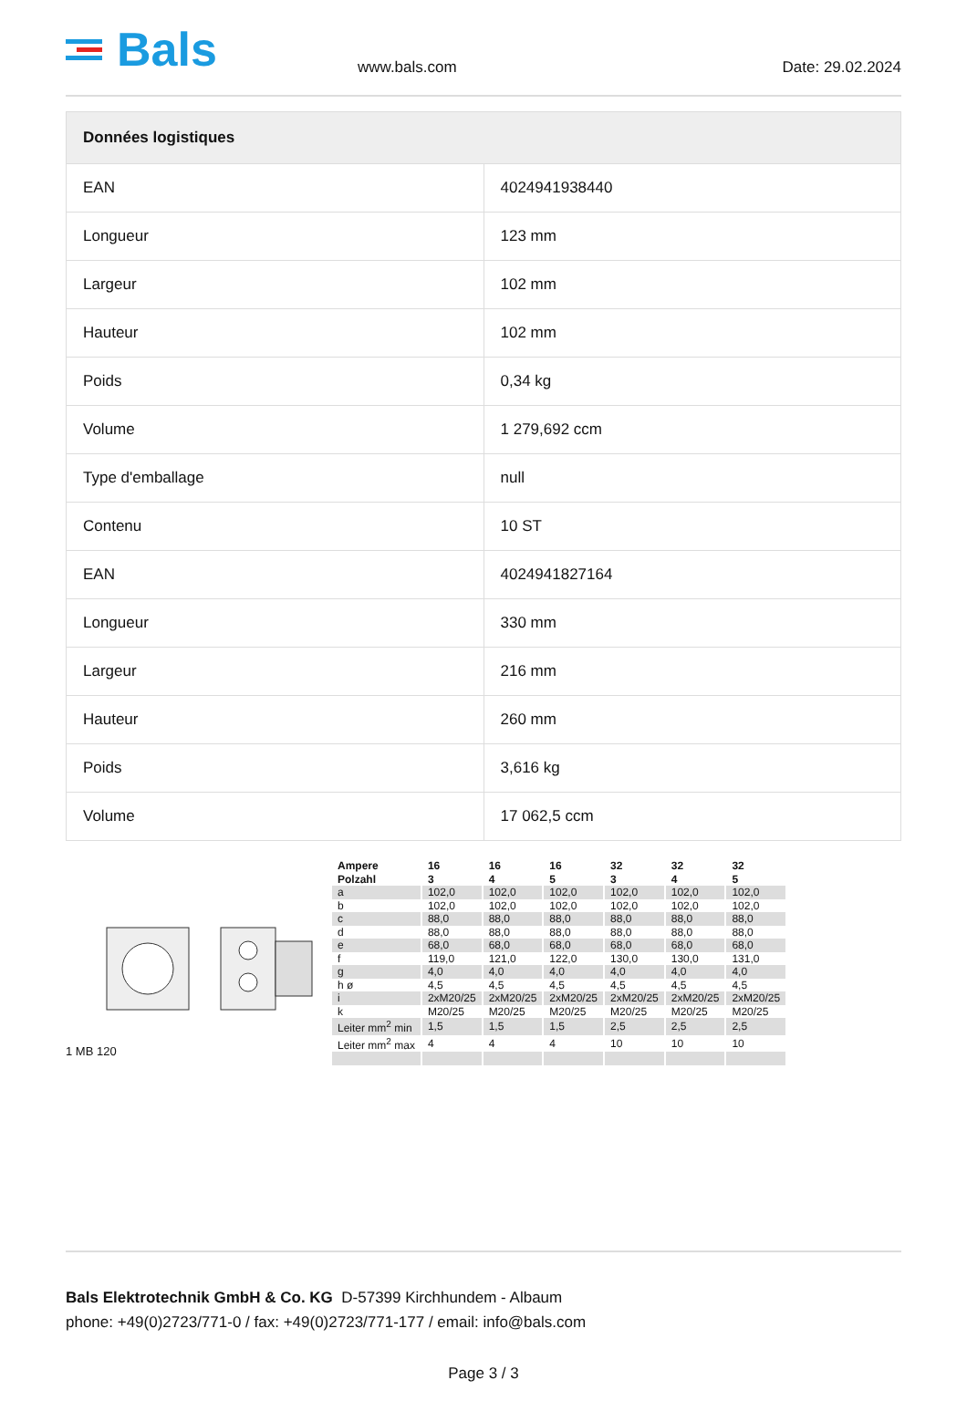Bals
www.bals.com
Date: 29.02.2024
| Données logistiques | |
| --- | --- |
| EAN | 4024941938440 |
| Longueur | 123 mm |
| Largeur | 102 mm |
| Hauteur | 102 mm |
| Poids | 0,34 kg |
| Volume | 1 279,692 ccm |
| Type d'emballage | null |
| Contenu | 10 ST |
| EAN | 4024941827164 |
| Longueur | 330 mm |
| Largeur | 216 mm |
| Hauteur | 260 mm |
| Poids | 3,616 kg |
| Volume | 17 062,5 ccm |
1 MB 120
| Ampere Polzahl | 16 3 | 16 4 | 16 5 | 32 3 | 32 4 | 32 5 |
| a | 102,0 | 102,0 | 102,0 | 102,0 | 102,0 | 102,0 |
| b | 102,0 | 102,0 | 102,0 | 102,0 | 102,0 | 102,0 |
| c | 88,0 | 88,0 | 88,0 | 88,0 | 88,0 | 88,0 |
| d | 88,0 | 88,0 | 88,0 | 88,0 | 88,0 | 88,0 |
| e | 68,0 | 68,0 | 68,0 | 68,0 | 68,0 | 68,0 |
| f | 119,0 | 121,0 | 122,0 | 130,0 | 130,0 | 131,0 |
| g | 4,0 | 4,0 | 4,0 | 4,0 | 4,0 | 4,0 |
| h ø | 4,5 | 4,5 | 4,5 | 4,5 | 4,5 | 4,5 |
| i | 2xM20/25 | 2xM20/25 | 2xM20/25 | 2xM20/25 | 2xM20/25 | 2xM20/25 |
| k | M20/25 | M20/25 | M20/25 | M20/25 | M20/25 | M20/25 |
| Leiter mm<sup>2</sup> min | 1,5 | 1,5 | 1,5 | 2,5 | 2,5 | 2,5 |
| Leiter mm<sup>2</sup> max | 4 | 4 | 4 | 10 | 10 | 10 |
Bals Elektrotechnik GmbH & Co. KG D-57399 Kirchhundem - Albaum
phone: +49(0)2723/771-0 / fax: +49(0)2723/771-177 / email: info@bals.com
Page 3 / 3